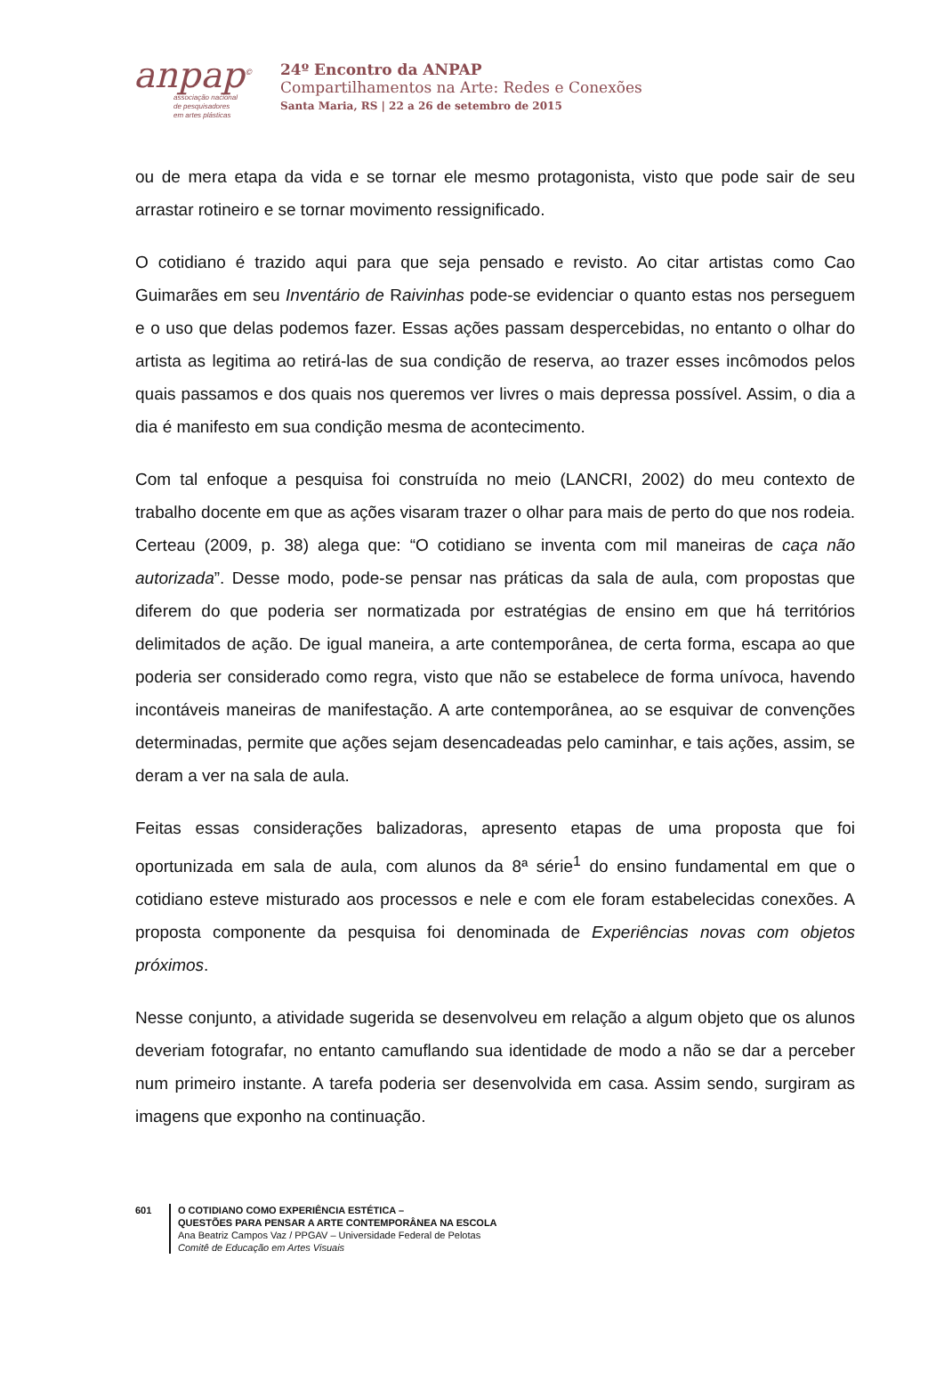anpap<sup>©</sup>
associação nacional
de pesquisadores
em artes plásticas
24º Encontro da ANPAP
Compartilhamentos na Arte: Redes e Conexões
Santa Maria, RS | 22 a 26 de setembro de 2015
ou de mera etapa da vida e se tornar ele mesmo protagonista, visto que pode sair de seu arrastar rotineiro e se tornar movimento ressignificado.
O cotidiano é trazido aqui para que seja pensado e revisto. Ao citar artistas como Cao Guimarães em seu Inventário de Raivinhas pode-se evidenciar o quanto estas nos perseguem e o uso que delas podemos fazer. Essas ações passam despercebidas, no entanto o olhar do artista as legitima ao retirá-las de sua condição de reserva, ao trazer esses incômodos pelos quais passamos e dos quais nos queremos ver livres o mais depressa possível. Assim, o dia a dia é manifesto em sua condição mesma de acontecimento.
Com tal enfoque a pesquisa foi construída no meio (LANCRI, 2002) do meu contexto de trabalho docente em que as ações visaram trazer o olhar para mais de perto do que nos rodeia. Certeau (2009, p. 38) alega que: “O cotidiano se inventa com mil maneiras de caça não autorizada”. Desse modo, pode-se pensar nas práticas da sala de aula, com propostas que diferem do que poderia ser normatizada por estratégias de ensino em que há territórios delimitados de ação. De igual maneira, a arte contemporânea, de certa forma, escapa ao que poderia ser considerado como regra, visto que não se estabelece de forma unívoca, havendo incontáveis maneiras de manifestação. A arte contemporânea, ao se esquivar de convenções determinadas, permite que ações sejam desencadeadas pelo caminhar, e tais ações, assim, se deram a ver na sala de aula.
Feitas essas considerações balizadoras, apresento etapas de uma proposta que foi oportunizada em sala de aula, com alunos da 8ª série<sup>1</sup> do ensino fundamental em que o cotidiano esteve misturado aos processos e nele e com ele foram estabelecidas conexões. A proposta componente da pesquisa foi denominada de Experiências novas com objetos próximos.
Nesse conjunto, a atividade sugerida se desenvolveu em relação a algum objeto que os alunos deveriam fotografar, no entanto camuflando sua identidade de modo a não se dar a perceber num primeiro instante. A tarefa poderia ser desenvolvida em casa. Assim sendo, surgiram as imagens que exponho na continuação.
601 O COTIDIANO COMO EXPERIÊNCIA ESTÉTICA –
QUESTÕES PARA PENSAR A ARTE CONTEMPORÂNEA NA ESCOLA
Ana Beatriz Campos Vaz / PPGAV – Universidade Federal de Pelotas
Comitê de Educação em Artes Visuais